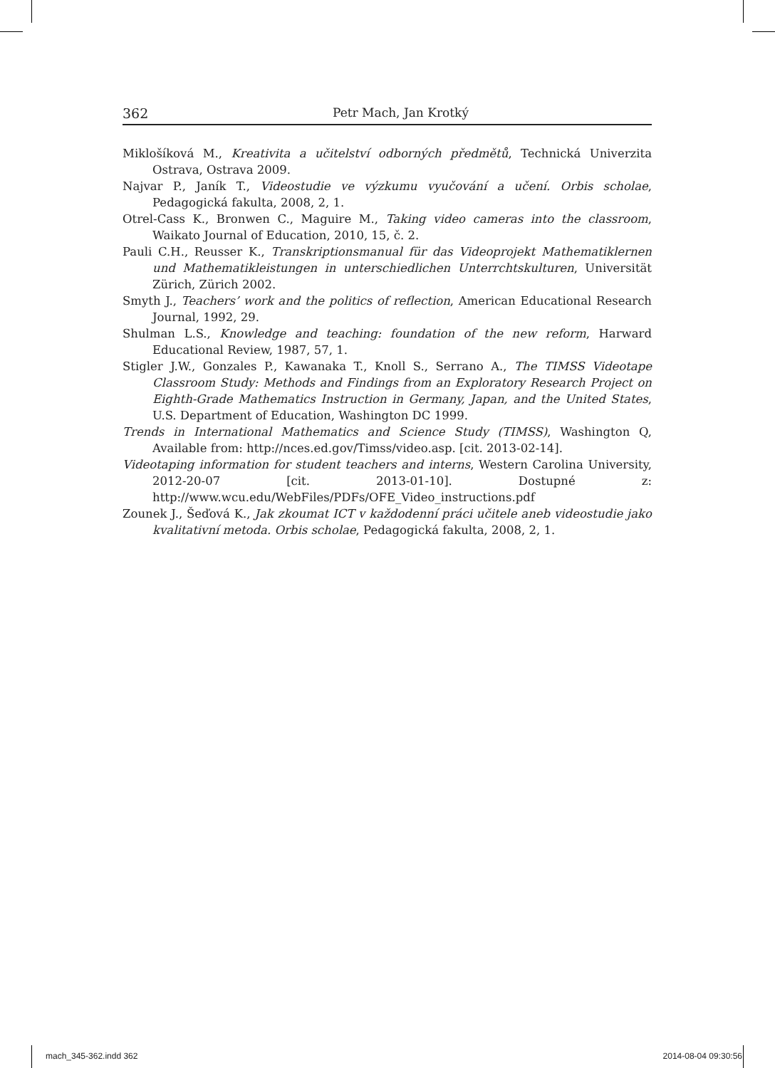362 Petr Mach, Jan Krotký
Miklošíková M., Kreativita a učitelství odborných předmětů, Technická Univerzita Ostrava, Ostrava 2009.
Najvar P., Janík T., Videostudie ve výzkumu vyučování a učení. Orbis scholae, Pedagogická fakulta, 2008, 2, 1.
Otrel-Cass K., Bronwen C., Maguire M., Taking video cameras into the classroom, Waikato Journal of Education, 2010, 15, č. 2.
Pauli C.H., Reusser K., Transkriptionsmanual für das Videoprojekt Mathematiklernen und Mathematikleistungen in unterschiedlichen Unterrchtskulturen, Universität Zürich, Zürich 2002.
Smyth J., Teachers’ work and the politics of reflection, American Educational Research Journal, 1992, 29.
Shulman L.S., Knowledge and teaching: foundation of the new reform, Harward Educational Review, 1987, 57, 1.
Stigler J.W., Gonzales P., Kawanaka T., Knoll S., Serrano A., The TIMSS Videotape Classroom Study: Methods and Findings from an Exploratory Research Project on Eighth-Grade Mathematics Instruction in Germany, Japan, and the United States, U.S. Department of Education, Washington DC 1999.
Trends in International Mathematics and Science Study (TIMSS), Washington Q, Available from: http://nces.ed.gov/Timss/video.asp. [cit. 2013-02-14].
Videotaping information for student teachers and interns, Western Carolina University, 2012-20-07 [cit. 2013-01-10]. Dostupné z: http://www.wcu.edu/WebFiles/PDFs/OFE_Video_instructions.pdf
Zounek J., Šeďová K., Jak zkoumat ICT v každodenní práci učitele aneb videostudie jako kvalitativní metoda. Orbis scholae, Pedagogická fakulta, 2008, 2, 1.
mach_345-362.indd 362 2014-08-04 09:30:56